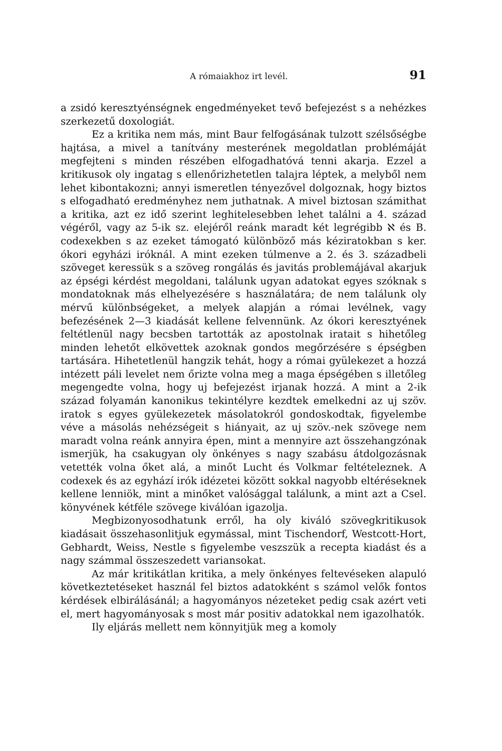A rómaiakhoz irt levél. 91
a zsidó keresztyénségnek engedményeket tevő befejezést s a nehézkes szerkezetű doxologiát.
Ez a kritika nem más, mint Baur felfogásának tulzott szélsőségbe hajtása, a mivel a tanítvány mesterének megoldatlan problémáját megfejteni s minden részében elfogadhatóvá tenni akarja. Ezzel a kritikusok oly ingatag s ellenőrizhetetlen talajra léptek, a melyből nem lehet kibontakozni; annyi ismeretlen tényezővel dolgoznak, hogy biztos s elfogadható eredményhez nem juthatnak. A mivel biztosan számithat a kritika, azt ez idő szerint leghitelesebben lehet találni a 4. század végéről, vagy az 5-ik sz. elejéről reánk maradt két legrégibb ℵ és B. codexekben s az ezeket támogató különböző más kéziratokban s ker. ókori egyházi iróknál. A mint ezeken túlmenve a 2. és 3. századbeli szöveget keressük s a szöveg rongálás és javitás problemájával akarjuk az épségi kérdést megoldani, találunk ugyan adatokat egyes szóknak s mondatoknak más elhelyezésére s használatára; de nem találunk oly mérvű különbségeket, a melyek alapján a római levélnek, vagy befezésének 2—3 kiadását kellene felvennünk. Az ókori keresztyének feltétlenül nagy becsben tartották az apostolnak iratait s hihetőleg minden lehetőt elkövettek azoknak gondos megőrzésére s épségben tartására. Hihetetlenül hangzik tehát, hogy a római gyülekezet a hozzá intézett páli levelet nem őrizte volna meg a maga épségében s illetőleg megengedte volna, hogy uj befejezést irjanak hozzá. A mint a 2-ik század folyamán kanonikus tekintélyre kezdtek emelkedni az uj szöv. iratok s egyes gyülekezetek másolatokról gondoskodtak, figyelembe véve a másolás nehézségeit s hiányait, az uj szöv.-nek szövege nem maradt volna reánk annyira épen, mint a mennyire azt összehangzónak ismerjük, ha csakugyan oly önkényes s nagy szabásu átdolgozásnak vetették volna őket alá, a minőt Lucht és Volkmar feltételeznek. A codexek és az egyhází irók idézetei között sokkal nagyobb eltéréseknek kellene lenniök, mint a minőket valósággal találunk, a mint azt a Csel. könyvének kétféle szövege kiválóan igazolja.
Megbizonyosodhatunk erről, ha oly kiváló szövegkritikusok kiadásait összehasonlitjuk egymással, mint Tischendorf, Westcott-Hort, Gebhardt, Weiss, Nestle s figyelembe veszszük a recepta kiadást és a nagy számmal összeszedett variansokat.
Az már kritikátlan kritika, a mely önkényes feltevéseken alapuló következtetéseket használ fel biztos adatokként s számol velők fontos kérdések elbirálásánál; a hagyományos nézeteket pedig csak azért veti el, mert hagyományosak s most már positiv adatokkal nem igazolhatók.
Ily eljárás mellett nem könnyitjük meg a komoly